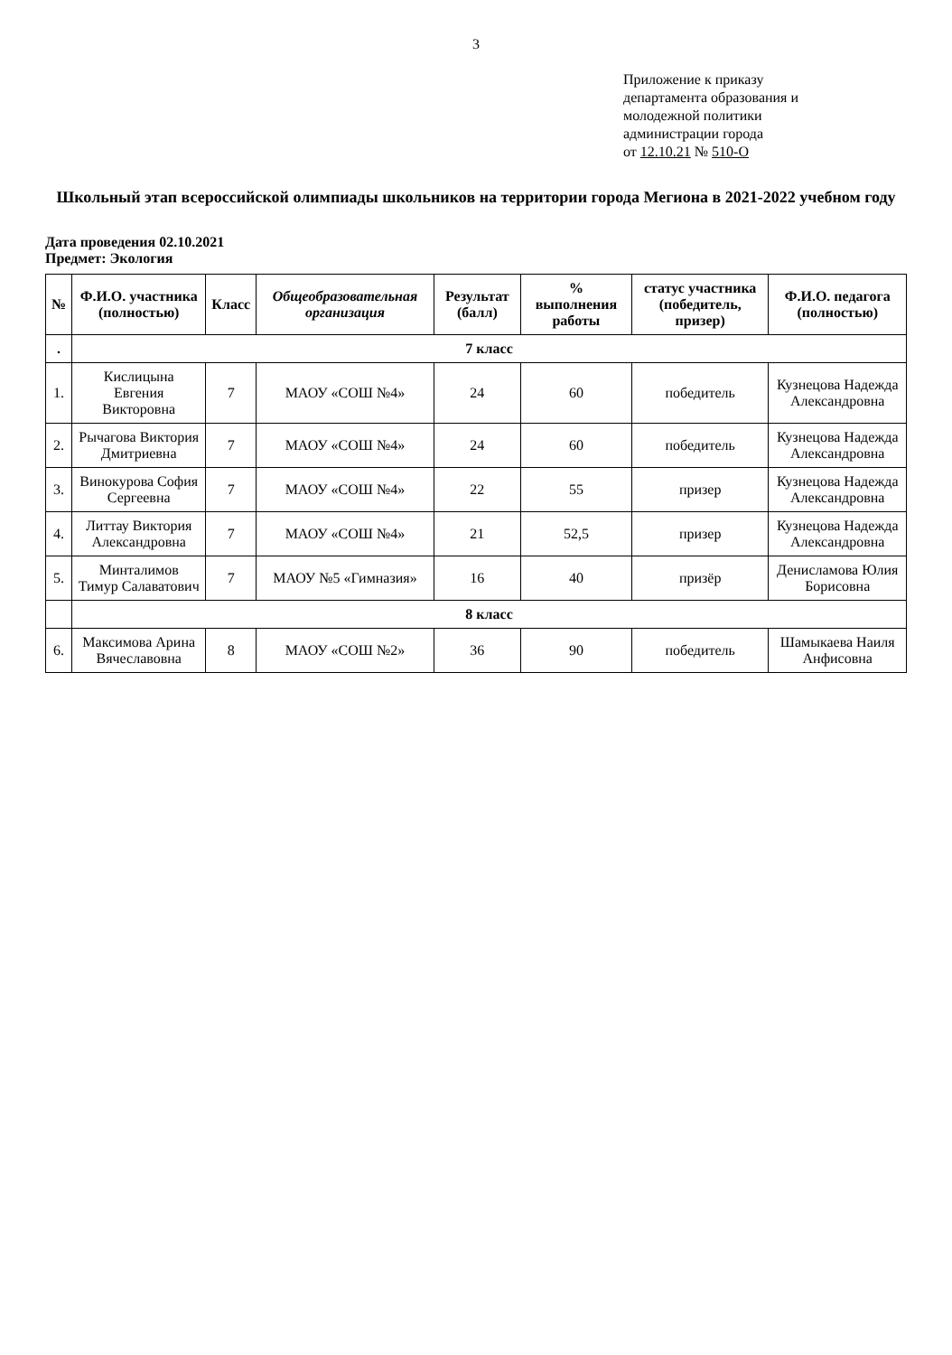3
Приложение к приказу
департамента образования и
молодежной политики
администрации города
от 12.10.21 № 510-О
Школьный этап всероссийской олимпиады школьников на территории города Мегиона в 2021-2022 учебном году
Дата проведения 02.10.2021
Предмет: Экология
| № | Ф.И.О. участника (полностью) | Класс | Общеобразовательная организация | Результат (балл) | % выполнения работы | статус участника (победитель, призер) | Ф.И.О. педагога (полностью) |
| --- | --- | --- | --- | --- | --- | --- | --- |
| . | 7 класс | | | | | | |
| 1. | Кислицына Евгения Викторовна | 7 | МАОУ «СОШ №4» | 24 | 60 | победитель | Кузнецова Надежда Александровна |
| 2. | Рычагова Виктория Дмитриевна | 7 | МАОУ «СОШ №4» | 24 | 60 | победитель | Кузнецова Надежда Александровна |
| 3. | Винокурова София Сергеевна | 7 | МАОУ «СОШ №4» | 22 | 55 | призер | Кузнецова Надежда Александровна |
| 4. | Литтау Виктория Александровна | 7 | МАОУ «СОШ №4» | 21 | 52,5 | призер | Кузнецова Надежда Александровна |
| 5. | Минталимов Тимур Салаватович | 7 | МАОУ №5 «Гимназия» | 16 | 40 | призёр | Денисламова Юлия Борисовна |
| | 8 класс | | | | | | |
| 6. | Максимова Арина Вячеславовна | 8 | МАОУ «СОШ №2» | 36 | 90 | победитель | Шамыкаева Наиля Анфисовна |